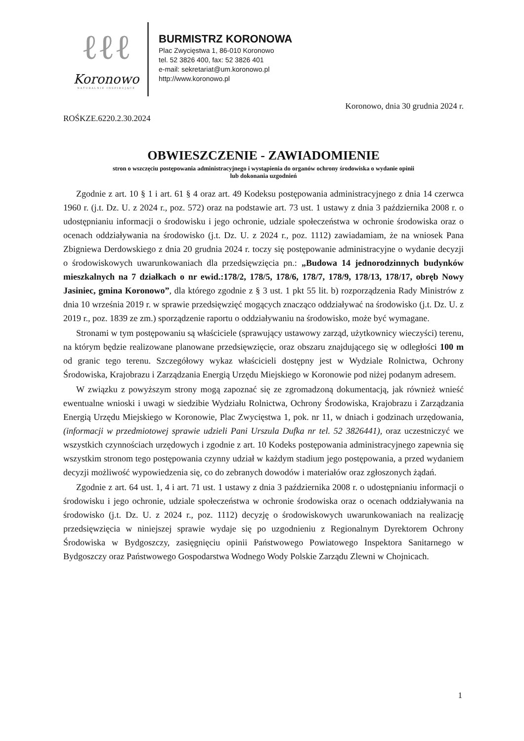ℓℓℓ
Koronowo
NATURALNIE INSPIRUJĄCE
BURMISTRZ KORONOWA
Plac Zwycięstwa 1, 86-010 Koronowo
tel. 52 3826 400, fax: 52 3826 401
e-mail: sekretariat@um.koronowo.pl
http://www.koronowo.pl
Koronowo, dnia 30 grudnia 2024 r.
ROŚKZE.6220.2.30.2024
OBWIESZCZENIE - ZAWIADOMIENIE
stron o wszczęciu postępowania administracyjnego i wystąpienia do organów ochrony środowiska o wydanie opinii
lub dokonania uzgodnień
Zgodnie z art. 10 § 1 i art. 61 § 4 oraz art. 49 Kodeksu postępowania administracyjnego z dnia 14 czerwca 1960 r. (j.t. Dz. U. z 2024 r., poz. 572) oraz na podstawie art. 73 ust. 1 ustawy z dnia 3 października 2008 r. o udostępnianiu informacji o środowisku i jego ochronie, udziale społeczeństwa w ochronie środowiska oraz o ocenach oddziaływania na środowisko (j.t. Dz. U. z 2024 r., poz. 1112) zawiadamiam, że na wniosek Pana Zbigniewa Derdowskiego z dnia 20 grudnia 2024 r. toczy się postępowanie administracyjne o wydanie decyzji o środowiskowych uwarunkowaniach dla przedsięwzięcia pn.: „Budowa 14 jednorodzinnych budynków mieszkalnych na 7 działkach o nr ewid.:178/2, 178/5, 178/6, 178/7, 178/9, 178/13, 178/17, obręb Nowy Jasiniec, gmina Koronowo”, dla którego zgodnie z § 3 ust. 1 pkt 55 lit. b) rozporządzenia Rady Ministrów z dnia 10 września 2019 r. w sprawie przedsięwzięć mogących znacząco oddziaływać na środowisko (j.t. Dz. U. z 2019 r., poz. 1839 ze zm.) sporządzenie raportu o oddziaływaniu na środowisko, może być wymagane.
Stronami w tym postępowaniu są właściciele (sprawujący ustawowy zarząd, użytkownicy wieczyści) terenu, na którym będzie realizowane planowane przedsięwzięcie, oraz obszaru znajdującego się w odległości 100 m od granic tego terenu. Szczegółowy wykaz właścicieli dostępny jest w Wydziale Rolnictwa, Ochrony Środowiska, Krajobrazu i Zarządzania Energią Urzędu Miejskiego w Koronowie pod niżej podanym adresem.
W związku z powyższym strony mogą zapoznać się ze zgromadzoną dokumentacją, jak również wnieść ewentualne wnioski i uwagi w siedzibie Wydziału Rolnictwa, Ochrony Środowiska, Krajobrazu i Zarządzania Energią Urzędu Miejskiego w Koronowie, Plac Zwycięstwa 1, pok. nr 11, w dniach i godzinach urzędowania, (informacji w przedmiotowej sprawie udzieli Pani Urszula Dufka nr tel. 52 3826441), oraz uczestniczyć we wszystkich czynnościach urzędowych i zgodnie z art. 10 Kodeks postępowania administracyjnego zapewnia się wszystkim stronom tego postępowania czynny udział w każdym stadium jego postępowania, a przed wydaniem decyzji możliwość wypowiedzenia się, co do zebranych dowodów i materiałów oraz zgłoszonych żądań.
Zgodnie z art. 64 ust. 1, 4 i art. 71 ust. 1 ustawy z dnia 3 października 2008 r. o udostępnianiu informacji o środowisku i jego ochronie, udziale społeczeństwa w ochronie środowiska oraz o ocenach oddziaływania na środowisko (j.t. Dz. U. z 2024 r., poz. 1112) decyzję o środowiskowych uwarunkowaniach na realizację przedsięwzięcia w niniejszej sprawie wydaje się po uzgodnieniu z Regionalnym Dyrektorem Ochrony Środowiska w Bydgoszczy, zasięgnięciu opinii Państwowego Powiatowego Inspektora Sanitarnego w Bydgoszczy oraz Państwowego Gospodarstwa Wodnego Wody Polskie Zarządu Zlewni w Chojnicach.
1